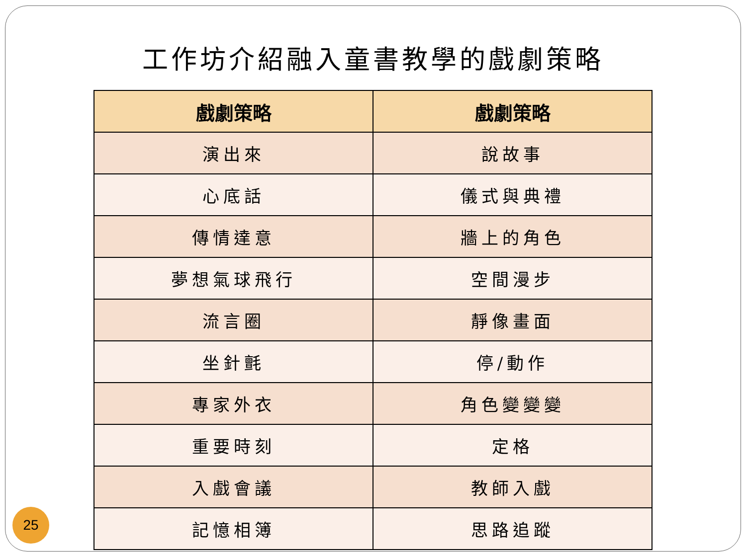工作坊介紹融入童書教學的戲劇策略
| 戲劇策略 | 戲劇策略 |
| --- | --- |
| 演出來 | 說故事 |
| 心底話 | 儀式與典禮 |
| 傳情達意 | 牆上的角色 |
| 夢想氣球飛行 | 空間漫步 |
| 流言圈 | 靜像畫面 |
| 坐針氈 | 停/動作 |
| 專家外衣 | 角色變變變 |
| 重要時刻 | 定格 |
| 入戲會議 | 教師入戲 |
| 記憶相簿 | 思路追蹤 |
25